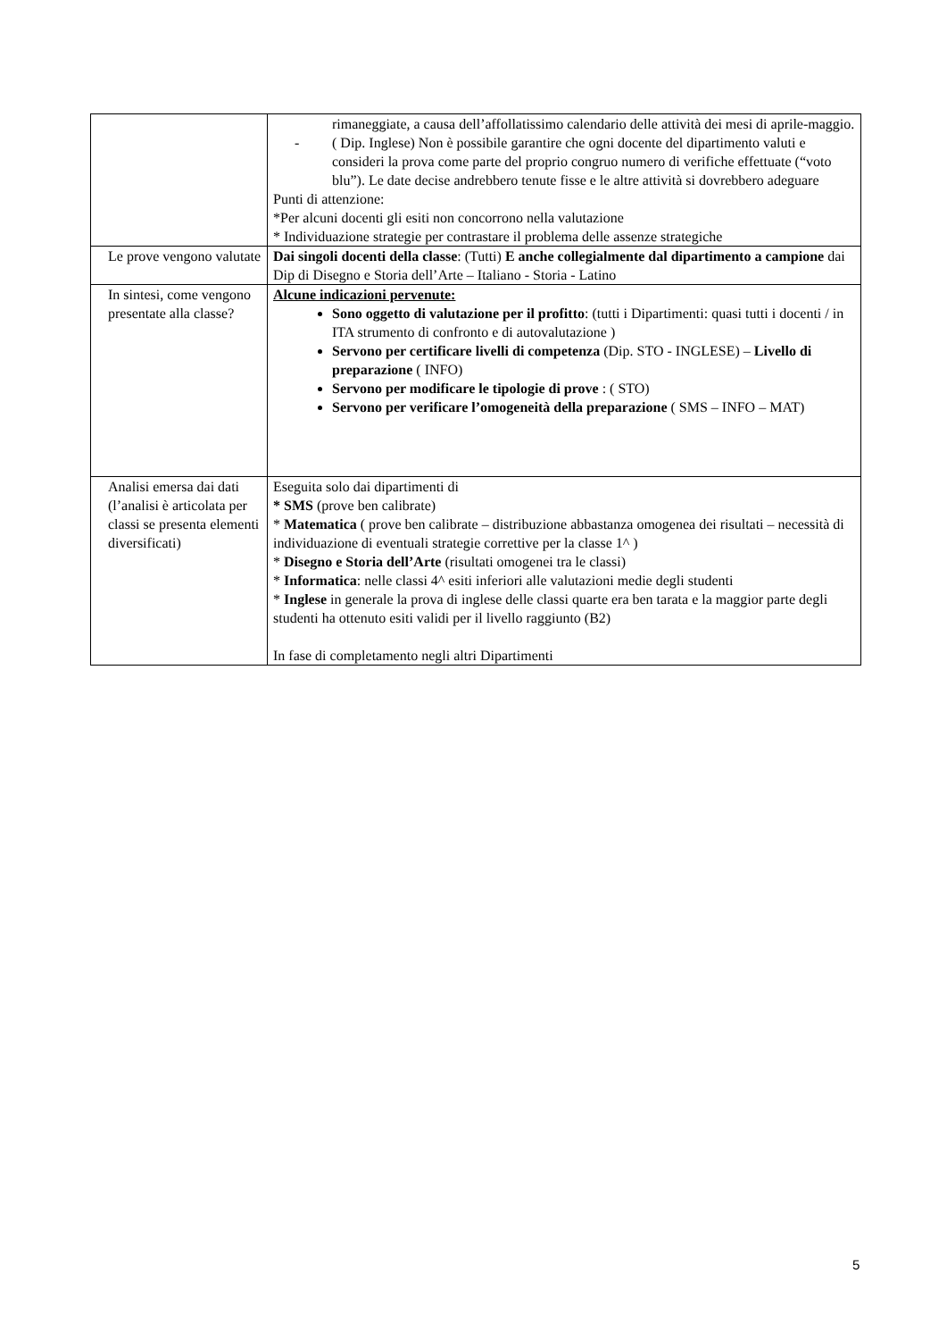| | rimaneggiate, a causa dell’affollatissimo calendario delle attività dei mesi di aprile-maggio. - ( Dip. Inglese) Non è possibile garantire che ogni docente del dipartimento valuti e consideri la prova come parte del proprio congruo numero di verifiche effettuate (“voto blu”). Le date decise andrebbero tenute fisse e le altre attività si dovrebbero adeguare Punti di attenzione: *Per alcuni docenti gli esiti non concorrono nella valutazione * Individuazione strategie per contrastare il problema delle assenze strategiche |
| Le prove vengono valutate | Dai singoli docenti della classe : (Tutti) E anche collegialmente dal dipartimento a campione dai Dip di Disegno e Storia dell’Arte – Italiano - Storia - Latino |
| In sintesi, come vengono presentate alla classe? | Alcune indicazioni pervenute: Sono oggetto di valutazione per il profitto : (tutti i Dipartimenti: quasi tutti i docenti / in ITA strumento di confronto e di autovalutazione ) Servono per certificare livelli di competenza (Dip. STO - INGLESE) – Livello di preparazione ( INFO) Servono per modificare le tipologie di prove : ( STO) Servono per verificare l’omogeneità della preparazione ( SMS – INFO – MAT) |
| Analisi emersa dai dati (l’analisi è articolata per classi se presenta elementi diversificati) | Eseguita solo dai dipartimenti di * SMS (prove ben calibrate) * Matematica ( prove ben calibrate – distribuzione abbastanza omogenea dei risultati – necessità di individuazione di eventuali strategie correttive per la classe 1^ ) * Disegno e Storia dell’Arte (risultati omogenei tra le classi) * Informatica : nelle classi 4^ esiti inferiori alle valutazioni medie degli studenti * Inglese in generale la prova di inglese delle classi quarte era ben tarata e la maggior parte degli studenti ha ottenuto esiti validi per il livello raggiunto (B2) In fase di completamento negli altri Dipartimenti |
5